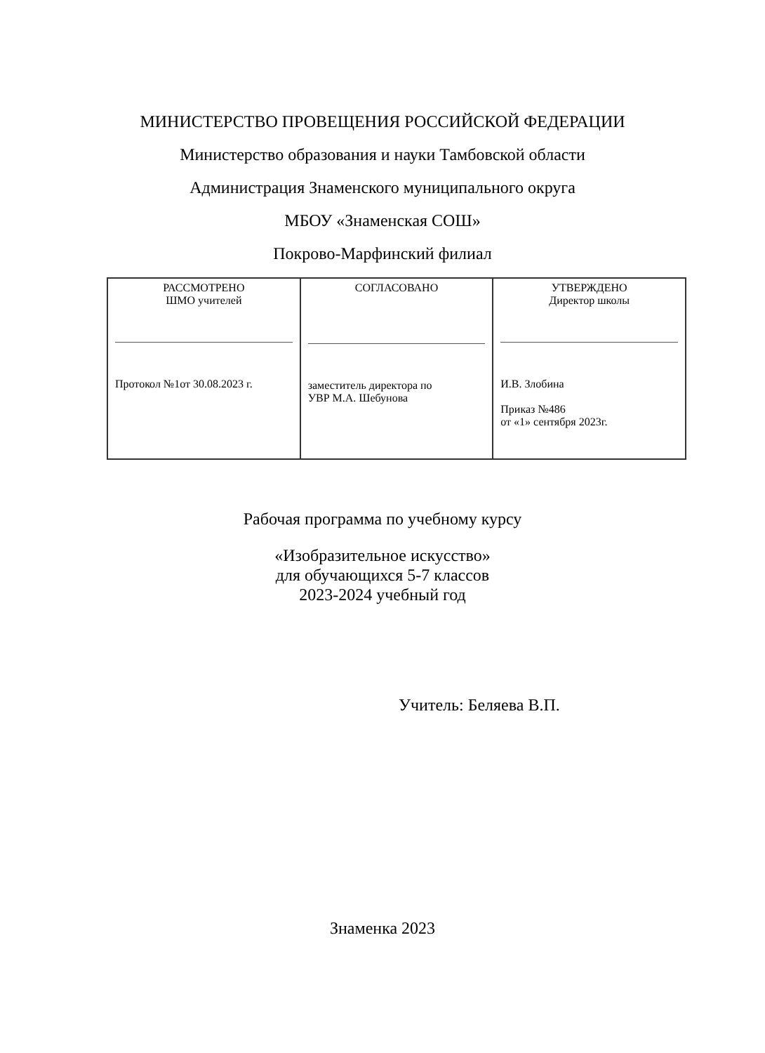МИНИСТЕРСТВО ПРОВЕЩЕНИЯ РОССИЙСКОЙ ФЕДЕРАЦИИ
Министерство образования и науки Тамбовской области
Администрация Знаменского муниципального округа
МБОУ «Знаменская СОШ»
Покрово-Марфинский филиал
| РАССМОТРЕНО ШМО учителей Протокол №1от 30.08.2023 г. | СОГЛАСОВАНО заместитель директора по УВР М.А. Шебунова | УТВЕРЖДЕНО Директор школы И.В. Злобина Приказ №486 от «1» сентября 2023г. |
Рабочая программа по учебному курсу
«Изобразительное искусство»
для обучающихся 5-7 классов
2023-2024 учебный год
Учитель: Беляева В.П.
Знаменка 2023